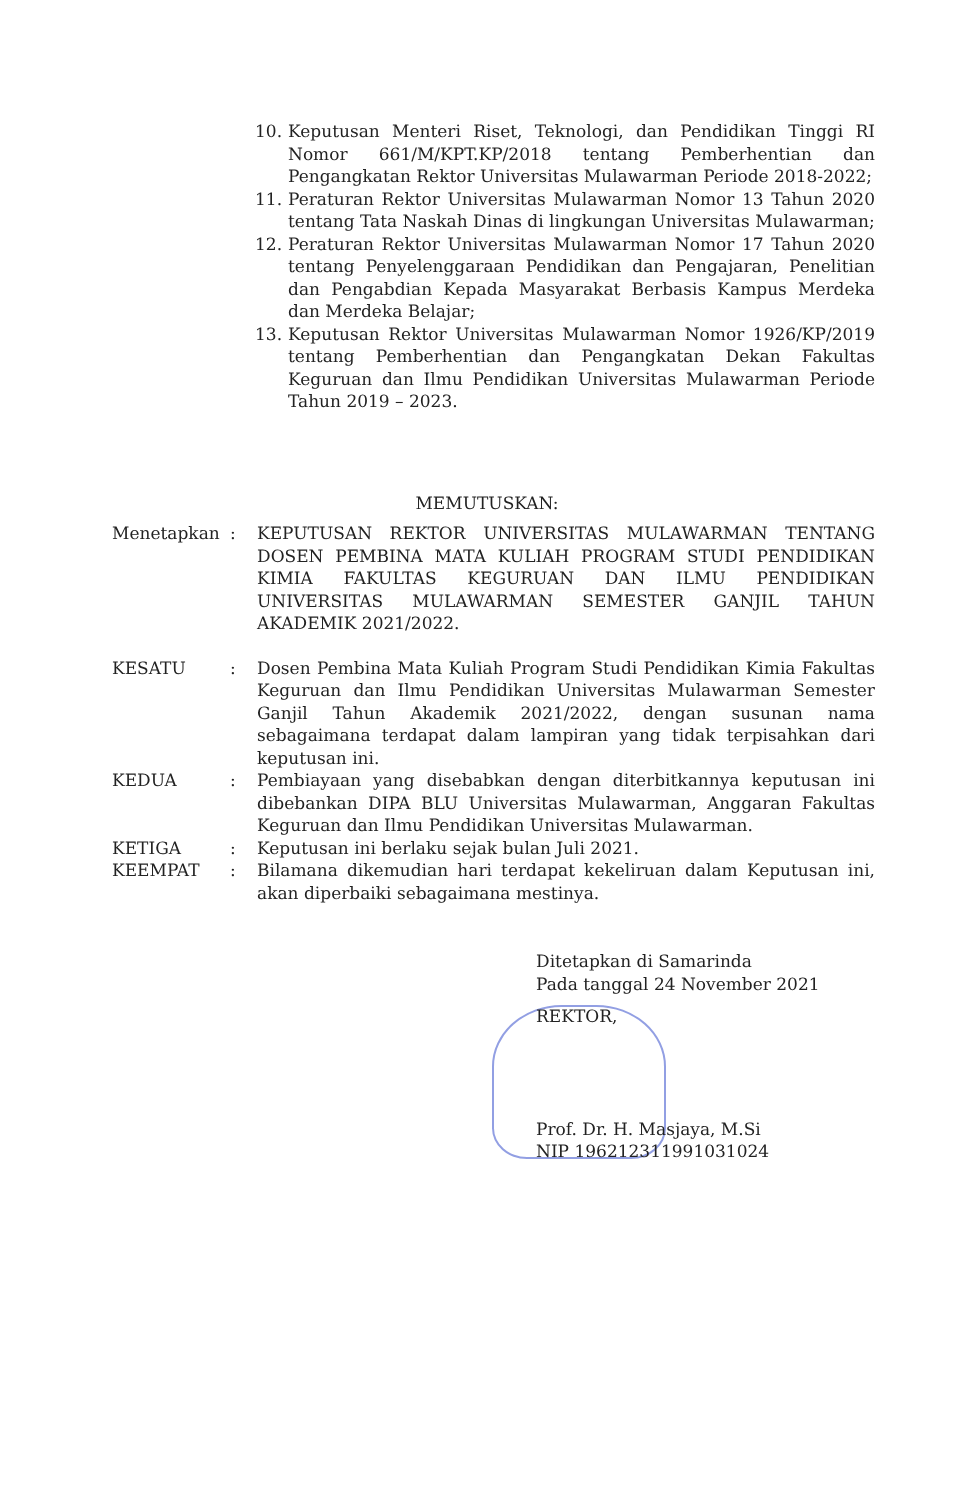10. Keputusan Menteri Riset, Teknologi, dan Pendidikan Tinggi RI Nomor 661/M/KPT.KP/2018 tentang Pemberhentian dan Pengangkatan Rektor Universitas Mulawarman Periode 2018-2022;
11. Peraturan Rektor Universitas Mulawarman Nomor 13 Tahun 2020 tentang Tata Naskah Dinas di lingkungan Universitas Mulawarman;
12. Peraturan Rektor Universitas Mulawarman Nomor 17 Tahun 2020 tentang Penyelenggaraan Pendidikan dan Pengajaran, Penelitian dan Pengabdian Kepada Masyarakat Berbasis Kampus Merdeka dan Merdeka Belajar;
13. Keputusan Rektor Universitas Mulawarman Nomor 1926/KP/2019 tentang Pemberhentian dan Pengangkatan Dekan Fakultas Keguruan dan Ilmu Pendidikan Universitas Mulawarman Periode Tahun 2019 – 2023.
MEMUTUSKAN:
Menetapkan: KEPUTUSAN REKTOR UNIVERSITAS MULAWARMAN TENTANG DOSEN PEMBINA MATA KULIAH PROGRAM STUDI PENDIDIKAN KIMIA FAKULTAS KEGURUAN DAN ILMU PENDIDIKAN UNIVERSITAS MULAWARMAN SEMESTER GANJIL TAHUN AKADEMIK 2021/2022.
KESATU: Dosen Pembina Mata Kuliah Program Studi Pendidikan Kimia Fakultas Keguruan dan Ilmu Pendidikan Universitas Mulawarman Semester Ganjil Tahun Akademik 2021/2022, dengan susunan nama sebagaimana terdapat dalam lampiran yang tidak terpisahkan dari keputusan ini.
KEDUA: Pembiayaan yang disebabkan dengan diterbitkannya keputusan ini dibebankan DIPA BLU Universitas Mulawarman, Anggaran Fakultas Keguruan dan Ilmu Pendidikan Universitas Mulawarman.
KETIGA: Keputusan ini berlaku sejak bulan Juli 2021.
KEEMPAT: Bilamana dikemudian hari terdapat kekeliruan dalam Keputusan ini, akan diperbaiki sebagaimana mestinya.
Ditetapkan di Samarinda
Pada tanggal 24 November 2021
REKTOR,
Prof. Dr. H. Masjaya, M.Si
NIP 196212311991031024